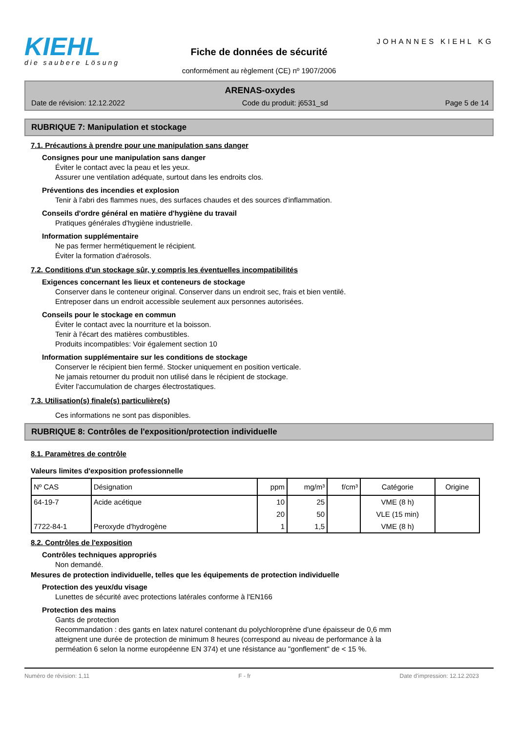KIEHL
die saubere Lösung
Fiche de données de sécurité
conformément au règlement (CE) nº 1907/2006
JOHANNES KIEHL KG
ARENAS-oxydes
Date de révision: 12.12.2022 Code du produit: j6531_sd Page 5 de 14
RUBRIQUE 7: Manipulation et stockage
7.1. Précautions à prendre pour une manipulation sans danger
Consignes pour une manipulation sans danger
Éviter le contact avec la peau et les yeux.
Assurer une ventilation adéquate, surtout dans les endroits clos.
Préventions des incendies et explosion
Tenir à l'abri des flammes nues, des surfaces chaudes et des sources d'inflammation.
Conseils d'ordre général en matière d'hygiène du travail
Pratiques générales d'hygiène industrielle.
Information supplémentaire
Ne pas fermer hermétiquement le récipient.
Éviter la formation d'aérosols.
7.2. Conditions d'un stockage sûr, y compris les éventuelles incompatibilités
Exigences concernant les lieux et conteneurs de stockage
Conserver dans le conteneur original. Conserver dans un endroit sec, frais et bien ventilé.
Entreposer dans un endroit accessible seulement aux personnes autorisées.
Conseils pour le stockage en commun
Éviter le contact avec la nourriture et la boisson.
Tenir à l'écart des matières combustibles.
Produits incompatibles: Voir également section 10
Information supplémentaire sur les conditions de stockage
Conserver le récipient bien fermé. Stocker uniquement en position verticale.
Ne jamais retourner du produit non utilisé dans le récipient de stockage.
Éviter l'accumulation de charges électrostatiques.
7.3. Utilisation(s) finale(s) particulière(s)
Ces informations ne sont pas disponibles.
RUBRIQUE 8: Contrôles de l'exposition/protection individuelle
8.1. Paramètres de contrôle
Valeurs limites d'exposition professionnelle
| Nº CAS | Désignation | ppm | mg/m³ | f/cm³ | Catégorie | Origine |
| --- | --- | --- | --- | --- | --- | --- |
| 64-19-7 | Acide acétique | 10 | 25 | | VME (8 h) | |
| | | 20 | 50 | | VLE (15 min) | |
| 7722-84-1 | Peroxyde d'hydrogène | 1 | 1,5 | | VME (8 h) | |
8.2. Contrôles de l'exposition
Contrôles techniques appropriés
Non demandé.
Mesures de protection individuelle, telles que les équipements de protection individuelle
Protection des yeux/du visage
Lunettes de sécurité avec protections latérales conforme à l'EN166
Protection des mains
Gants de protection
Recommandation : des gants en latex naturel contenant du polychloroprène d'une épaisseur de 0,6 mm
atteignent une durée de protection de minimum 8 heures (correspond au niveau de performance à la
perméation 6 selon la norme européenne EN 374) et une résistance au "gonflement" de < 15 %.
Numéro de révision: 1,11 F - fr Date d'impression: 12.12.2023